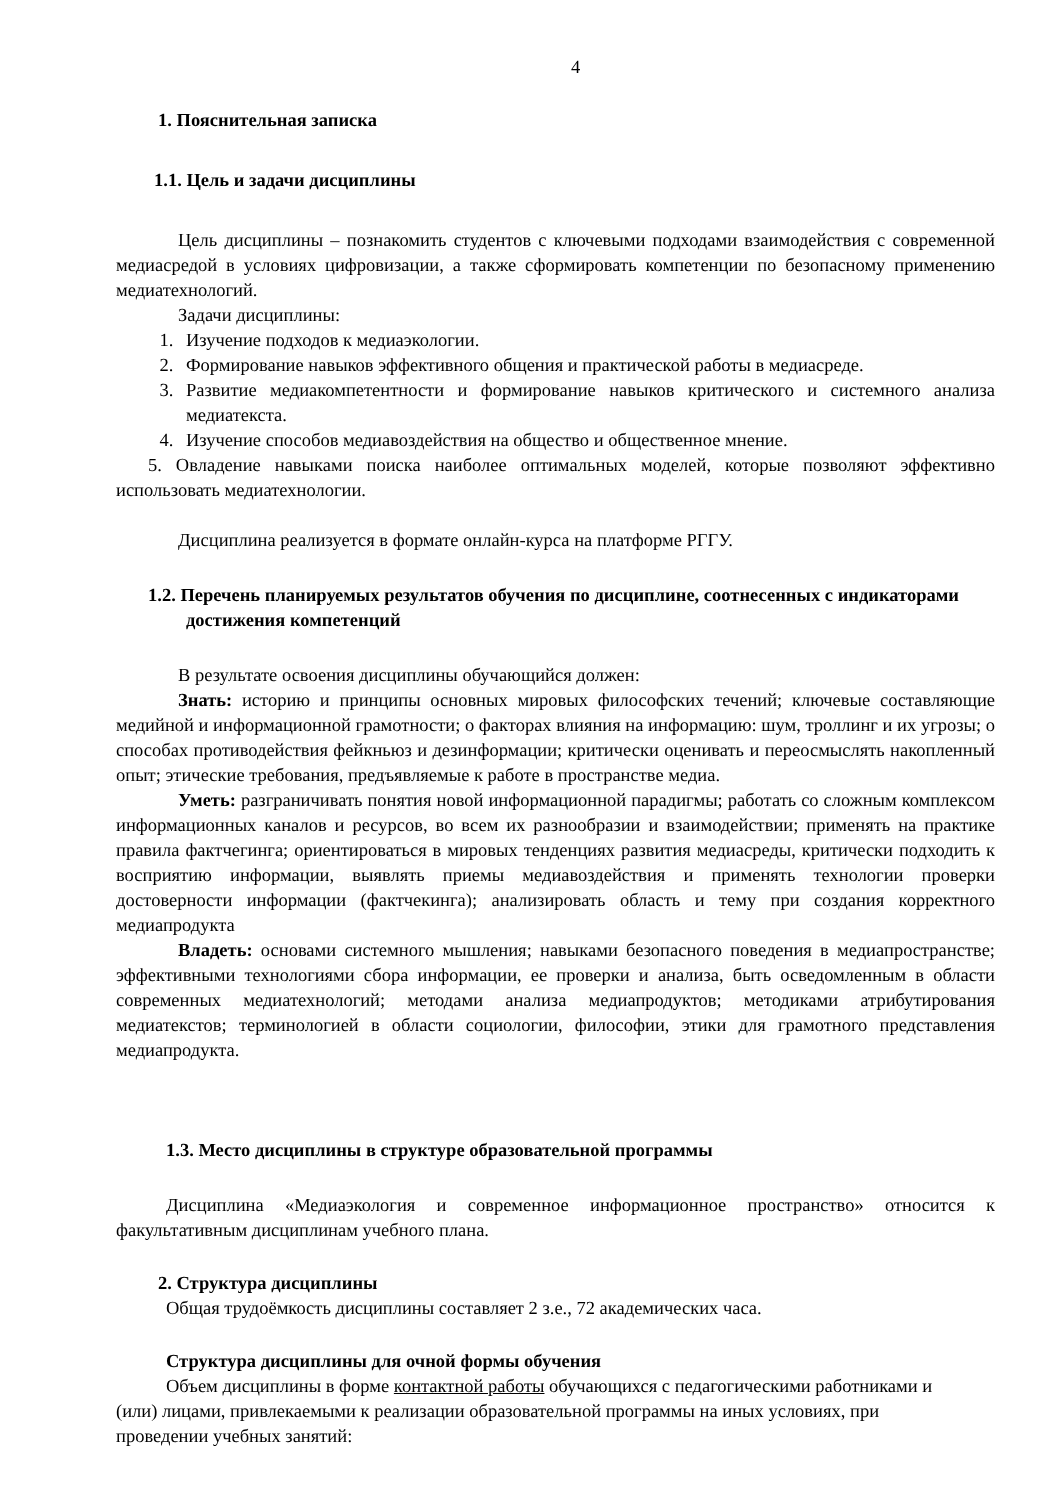4
1. Пояснительная записка
1.1. Цель и задачи дисциплины
Цель дисциплины – познакомить студентов с ключевыми подходами взаимодействия с современной медиасредой в условиях цифровизации, а также сформировать компетенции по безопасному применению медиатехнологий.
Задачи дисциплины:
1. Изучение подходов к медиаэкологии.
2. Формирование навыков эффективного общения и практической работы в медиасреде.
3. Развитие медиакомпетентности и формирование навыков критического и системного анализа медиатекста.
4. Изучение способов медиавоздействия на общество и общественное мнение.
5. Овладение навыками поиска наиболее оптимальных моделей, которые позволяют эффективно использовать медиатехнологии.
Дисциплина реализуется в формате онлайн-курса на платформе РГГУ.
1.2. Перечень планируемых результатов обучения по дисциплине, соотнесенных с индикаторами достижения компетенций
В результате освоения дисциплины обучающийся должен:
Знать: историю и принципы основных мировых философских течений; ключевые составляющие медийной и информационной грамотности; о факторах влияния на информацию: шум, троллинг и их угрозы; о способах противодействия фейкньюз и дезинформации; критически оценивать и переосмыслять накопленный опыт; этические требования, предъявляемые к работе в пространстве медиа.
Уметь: разграничивать понятия новой информационной парадигмы; работать со сложным комплексом информационных каналов и ресурсов, во всем их разнообразии и взаимодействии; применять на практике правила фактчегинга; ориентироваться в мировых тенденциях развития медиасреды, критически подходить к восприятию информации, выявлять приемы медиавоздействия и применять технологии проверки достоверности информации (фактчекинга); анализировать область и тему при создания корректного медиапродукта
Владеть: основами системного мышления; навыками безопасного поведения в медиапространстве; эффективными технологиями сбора информации, ее проверки и анализа, быть осведомленным в области современных медиатехнологий; методами анализа медиапродуктов; методиками атрибутирования медиатекстов; терминологией в области социологии, философии, этики для грамотного представления медиапродукта.
1.3. Место дисциплины в структуре образовательной программы
Дисциплина «Медиаэкология и современное информационное пространство» относится к факультативным дисциплинам учебного плана.
2. Структура дисциплины
Общая трудоёмкость дисциплины составляет 2 з.е., 72 академических часа.
Структура дисциплины для очной формы обучения
Объем дисциплины в форме контактной работы обучающихся с педагогическими работниками и (или) лицами, привлекаемыми к реализации образовательной программы на иных условиях, при проведении учебных занятий: